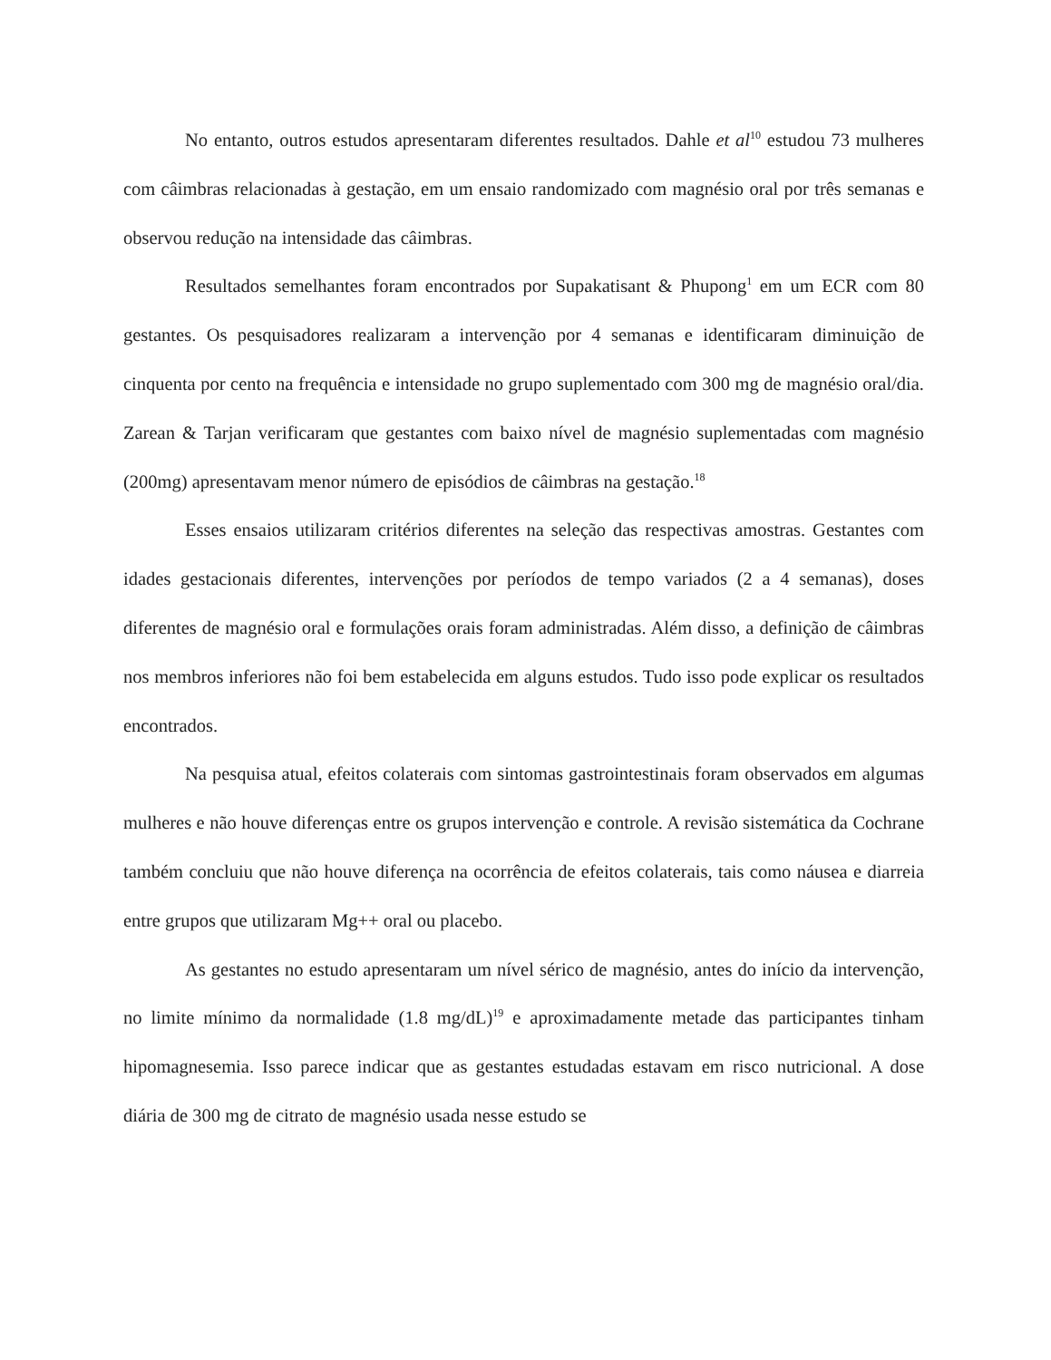No entanto, outros estudos apresentaram diferentes resultados. Dahle et al<sup>10</sup> estudou 73 mulheres com câimbras relacionadas à gestação, em um ensaio randomizado com magnésio oral por três semanas e observou redução na intensidade das câimbras.
Resultados semelhantes foram encontrados por Supakatisant & Phupong<sup>1</sup> em um ECR com 80 gestantes. Os pesquisadores realizaram a intervenção por 4 semanas e identificaram diminuição de cinquenta por cento na frequência e intensidade no grupo suplementado com 300 mg de magnésio oral/dia. Zarean & Tarjan verificaram que gestantes com baixo nível de magnésio suplementadas com magnésio (200mg) apresentavam menor número de episódios de câimbras na gestação.<sup>18</sup>
Esses ensaios utilizaram critérios diferentes na seleção das respectivas amostras. Gestantes com idades gestacionais diferentes, intervenções por períodos de tempo variados (2 a 4 semanas), doses diferentes de magnésio oral e formulações orais foram administradas. Além disso, a definição de câimbras nos membros inferiores não foi bem estabelecida em alguns estudos. Tudo isso pode explicar os resultados encontrados.
Na pesquisa atual, efeitos colaterais com sintomas gastrointestinais foram observados em algumas mulheres e não houve diferenças entre os grupos intervenção e controle. A revisão sistemática da Cochrane também concluiu que não houve diferença na ocorrência de efeitos colaterais, tais como náusea e diarreia entre grupos que utilizaram Mg++ oral ou placebo.
As gestantes no estudo apresentaram um nível sérico de magnésio, antes do início da intervenção, no limite mínimo da normalidade (1.8 mg/dL)<sup>19</sup> e aproximadamente metade das participantes tinham hipomagnesemia. Isso parece indicar que as gestantes estudadas estavam em risco nutricional. A dose diária de 300 mg de citrato de magnésio usada nesse estudo se